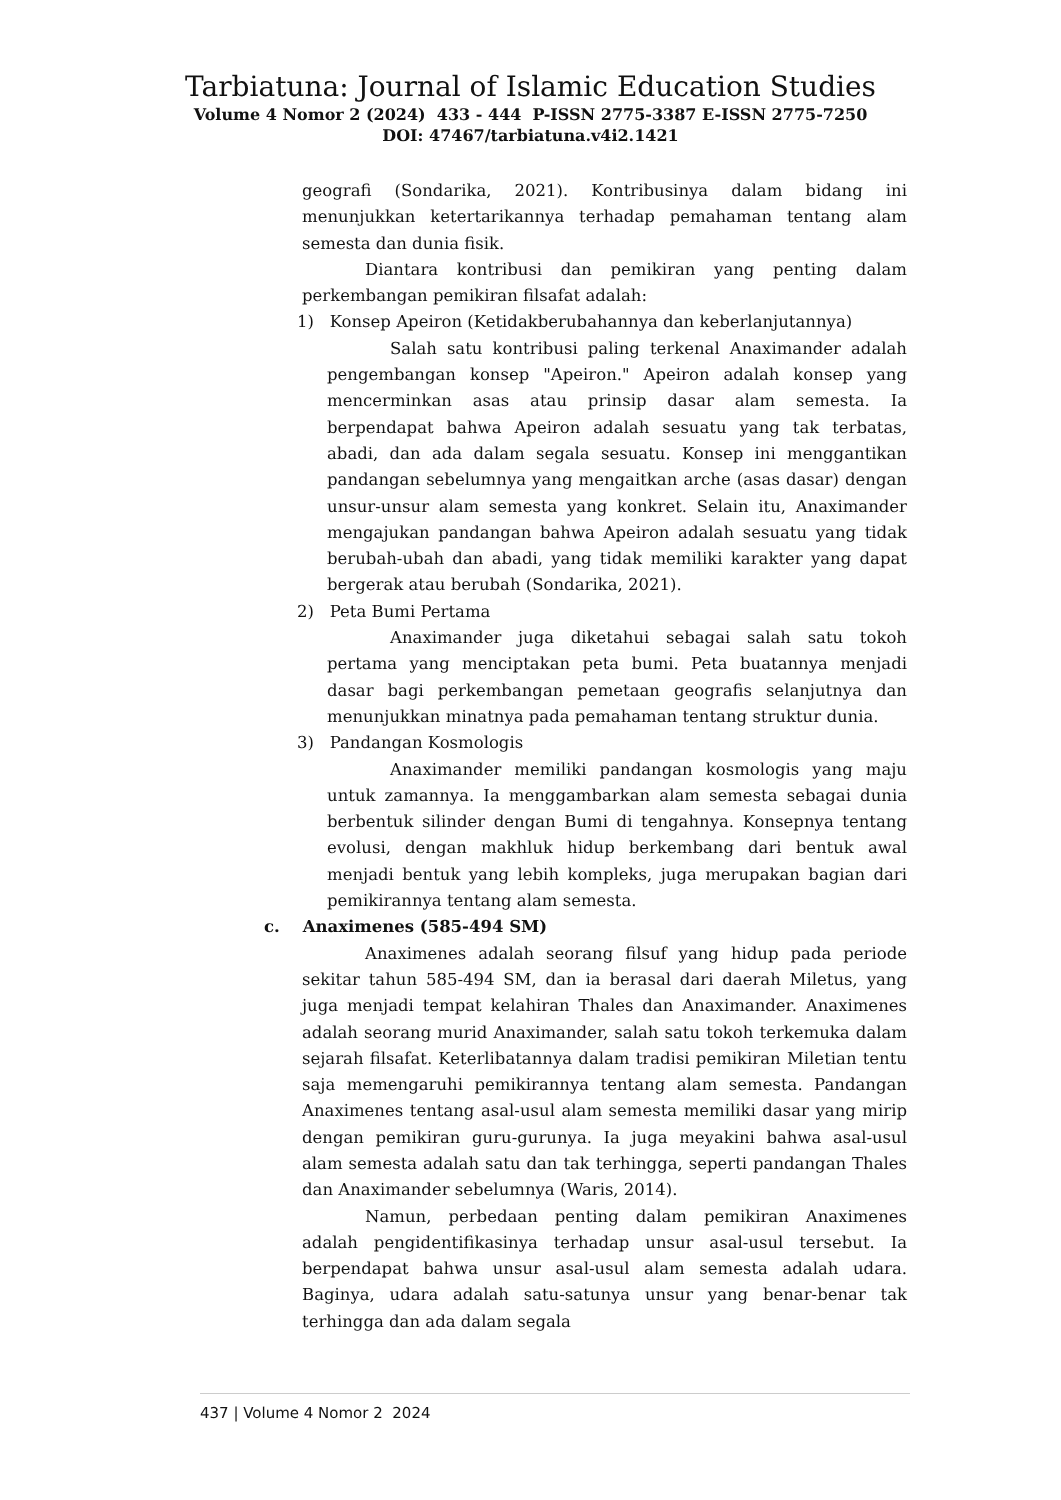Tarbiatuna: Journal of Islamic Education Studies
Volume 4 Nomor 2 (2024) 433 - 444 P-ISSN 2775-3387 E-ISSN 2775-7250
DOI: 47467/tarbiatuna.v4i2.1421
geografi (Sondarika, 2021). Kontribusinya dalam bidang ini menunjukkan ketertarikannya terhadap pemahaman tentang alam semesta dan dunia fisik.
Diantara kontribusi dan pemikiran yang penting dalam perkembangan pemikiran filsafat adalah:
1) Konsep Apeiron (Ketidakberubahannya dan keberlanjutannya)
Salah satu kontribusi paling terkenal Anaximander adalah pengembangan konsep "Apeiron." Apeiron adalah konsep yang mencerminkan asas atau prinsip dasar alam semesta. Ia berpendapat bahwa Apeiron adalah sesuatu yang tak terbatas, abadi, dan ada dalam segala sesuatu. Konsep ini menggantikan pandangan sebelumnya yang mengaitkan arche (asas dasar) dengan unsur-unsur alam semesta yang konkret. Selain itu, Anaximander mengajukan pandangan bahwa Apeiron adalah sesuatu yang tidak berubah-ubah dan abadi, yang tidak memiliki karakter yang dapat bergerak atau berubah (Sondarika, 2021).
2) Peta Bumi Pertama
Anaximander juga diketahui sebagai salah satu tokoh pertama yang menciptakan peta bumi. Peta buatannya menjadi dasar bagi perkembangan pemetaan geografis selanjutnya dan menunjukkan minatnya pada pemahaman tentang struktur dunia.
3) Pandangan Kosmologis
Anaximander memiliki pandangan kosmologis yang maju untuk zamannya. Ia menggambarkan alam semesta sebagai dunia berbentuk silinder dengan Bumi di tengahnya. Konsepnya tentang evolusi, dengan makhluk hidup berkembang dari bentuk awal menjadi bentuk yang lebih kompleks, juga merupakan bagian dari pemikirannya tentang alam semesta.
c. Anaximenes (585-494 SM)
Anaximenes adalah seorang filsuf yang hidup pada periode sekitar tahun 585-494 SM, dan ia berasal dari daerah Miletus, yang juga menjadi tempat kelahiran Thales dan Anaximander. Anaximenes adalah seorang murid Anaximander, salah satu tokoh terkemuka dalam sejarah filsafat. Keterlibatannya dalam tradisi pemikiran Miletian tentu saja memengaruhi pemikirannya tentang alam semesta. Pandangan Anaximenes tentang asal-usul alam semesta memiliki dasar yang mirip dengan pemikiran guru-gurunya. Ia juga meyakini bahwa asal-usul alam semesta adalah satu dan tak terhingga, seperti pandangan Thales dan Anaximander sebelumnya (Waris, 2014).
Namun, perbedaan penting dalam pemikiran Anaximenes adalah pengidentifikasinya terhadap unsur asal-usul tersebut. Ia berpendapat bahwa unsur asal-usul alam semesta adalah udara. Baginya, udara adalah satu-satunya unsur yang benar-benar tak terhingga dan ada dalam segala
437 | Volume 4 Nomor 2 2024